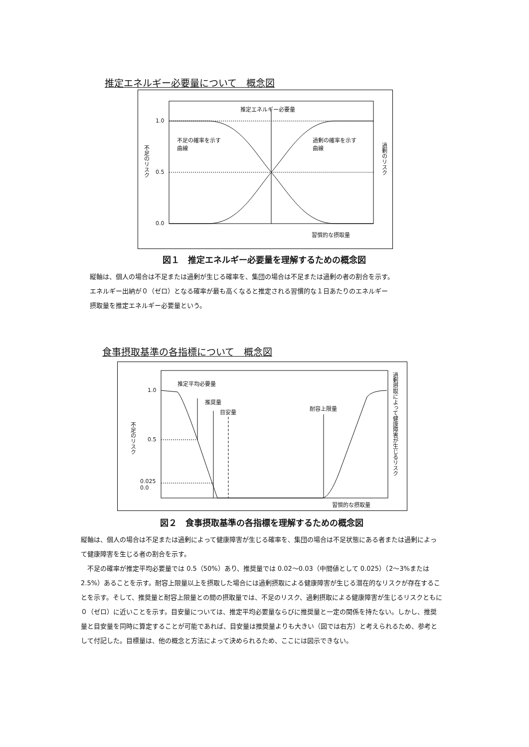推定エネルギー必要量について　概念図
推定エネルギー必要量
1.0
0.5
0.0
不足の確率を示す
曲線
過剰の確率を示す
曲線
不足のリスク
過剰のリスク
習慣的な摂取量
図１　推定エネルギー必要量を理解するための概念図
縦軸は、個人の場合は不足または過剰が生じる確率を、集団の場合は不足または過剰の者の割合を示す。
エネルギー出納が０（ゼロ）となる確率が最も高くなると推定される習慣的な１日あたりのエネルギー
摂取量を推定エネルギー必要量という。
食事摂取基準の各指標について　概念図
推定平均必要量
推奨量
目安量
耐容上限量
1.0
0.5
0.025
0.0
不足のリスク
過剰摂取によって健康障害が生じるリスク
習慣的な摂取量
図２　食事摂取基準の各指標を理解するための概念図
縦軸は、個人の場合は不足または過剰によって健康障害が生じる確率を、集団の場合は不足状態にある者または過剰によって健康障害を生じる者の割合を示す。
　不足の確率が推定平均必要量では 0.5（50%）あり、推奨量では 0.02～0.03（中間値として 0.025）（2～3%または2.5%）あることを示す。耐容上限量以上を摂取した場合には過剰摂取による健康障害が生じる潜在的なリスクが存在することを示す。そして、推奨量と耐容上限量との間の摂取量では、不足のリスク、過剰摂取による健康障害が生じるリスクともに０（ゼロ）に近いことを示す。目安量については、推定平均必要量ならびに推奨量と一定の関係を持たない。しかし、推奨量と目安量を同時に算定することが可能であれば、目安量は推奨量よりも大きい（図では右方）と考えられるため、参考として付記した。目標量は、他の概念と方法によって決められるため、ここには図示できない。